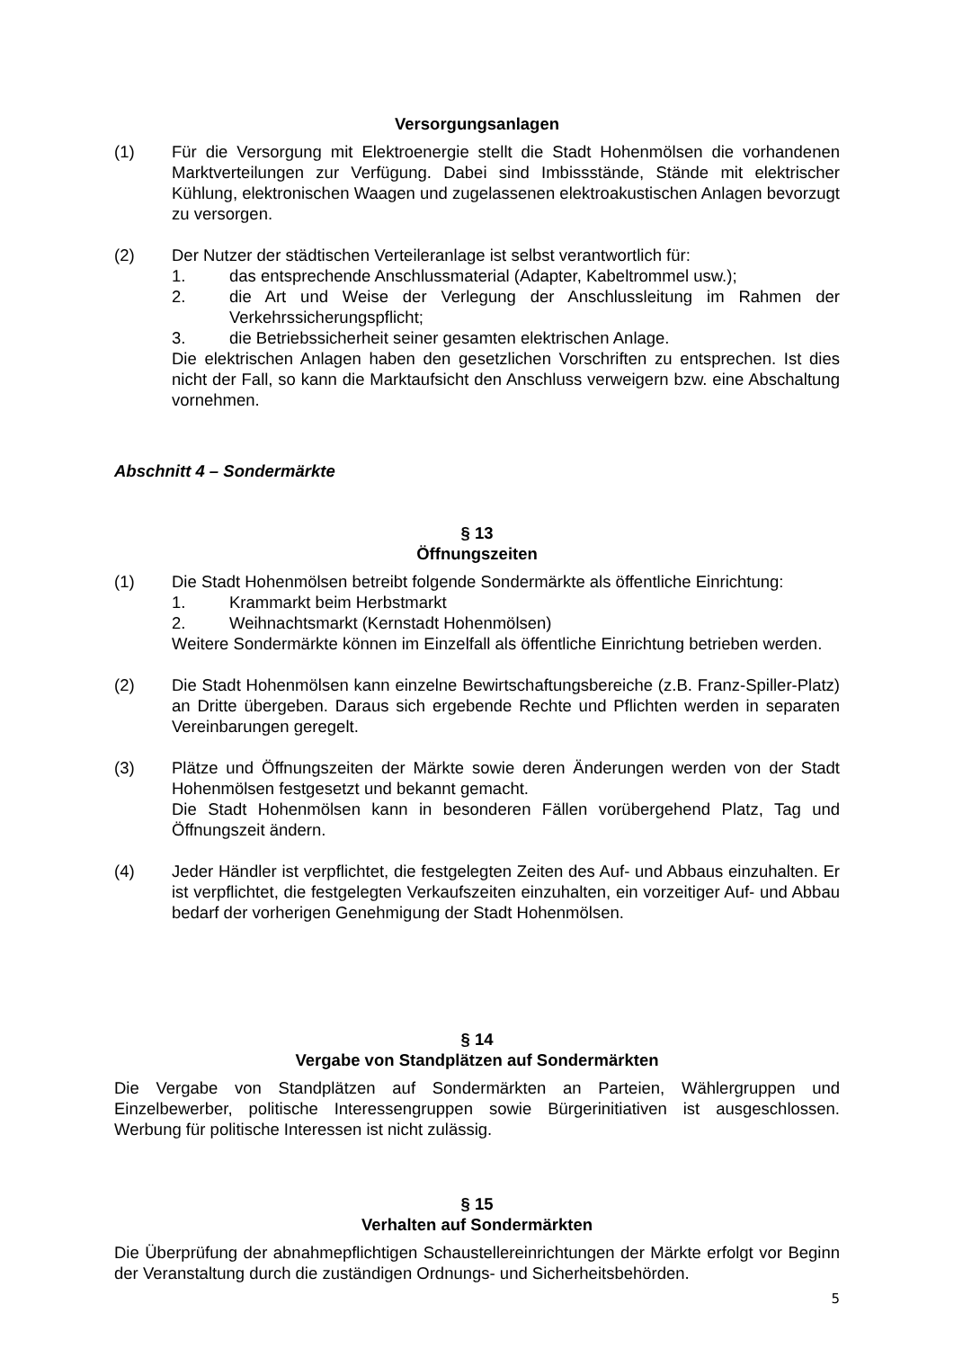Versorgungsanlagen
(1) Für die Versorgung mit Elektroenergie stellt die Stadt Hohenmölsen die vorhandenen Marktverteilungen zur Verfügung. Dabei sind Imbissstände, Stände mit elektrischer Kühlung, elektronischen Waagen und zugelassenen elektroakustischen Anlagen bevorzugt zu versorgen.
(2) Der Nutzer der städtischen Verteileranlage ist selbst verantwortlich für:
1. das entsprechende Anschlussmaterial (Adapter, Kabeltrommel usw.);
2. die Art und Weise der Verlegung der Anschlussleitung im Rahmen der Verkehrssicherungspflicht;
3. die Betriebssicherheit seiner gesamten elektrischen Anlage.
Die elektrischen Anlagen haben den gesetzlichen Vorschriften zu entsprechen. Ist dies nicht der Fall, so kann die Marktaufsicht den Anschluss verweigern bzw. eine Abschaltung vornehmen.
Abschnitt 4 – Sondermärkte
§ 13
Öffnungszeiten
(1) Die Stadt Hohenmölsen betreibt folgende Sondermärkte als öffentliche Einrichtung:
1. Krammarkt beim Herbstmarkt
2. Weihnachtsmarkt (Kernstadt Hohenmölsen)
Weitere Sondermärkte können im Einzelfall als öffentliche Einrichtung betrieben werden.
(2) Die Stadt Hohenmölsen kann einzelne Bewirtschaftungsbereiche (z.B. Franz-Spiller-Platz) an Dritte übergeben. Daraus sich ergebende Rechte und Pflichten werden in separaten Vereinbarungen geregelt.
(3) Plätze und Öffnungszeiten der Märkte sowie deren Änderungen werden von der Stadt Hohenmölsen festgesetzt und bekannt gemacht.
Die Stadt Hohenmölsen kann in besonderen Fällen vorübergehend Platz, Tag und Öffnungszeit ändern.
(4) Jeder Händler ist verpflichtet, die festgelegten Zeiten des Auf- und Abbaus einzuhalten. Er ist verpflichtet, die festgelegten Verkaufszeiten einzuhalten, ein vorzeitiger Auf- und Abbau bedarf der vorherigen Genehmigung der Stadt Hohenmölsen.
§ 14
Vergabe von Standplätzen auf Sondermärkten
Die Vergabe von Standplätzen auf Sondermärkten an Parteien, Wählergruppen und Einzelbewerber, politische Interessengruppen sowie Bürgerinitiativen ist ausgeschlossen. Werbung für politische Interessen ist nicht zulässig.
§ 15
Verhalten auf Sondermärkten
Die Überprüfung der abnahmepflichtigen Schaustellereinrichtungen der Märkte erfolgt vor Beginn der Veranstaltung durch die zuständigen Ordnungs- und Sicherheitsbehörden.
5